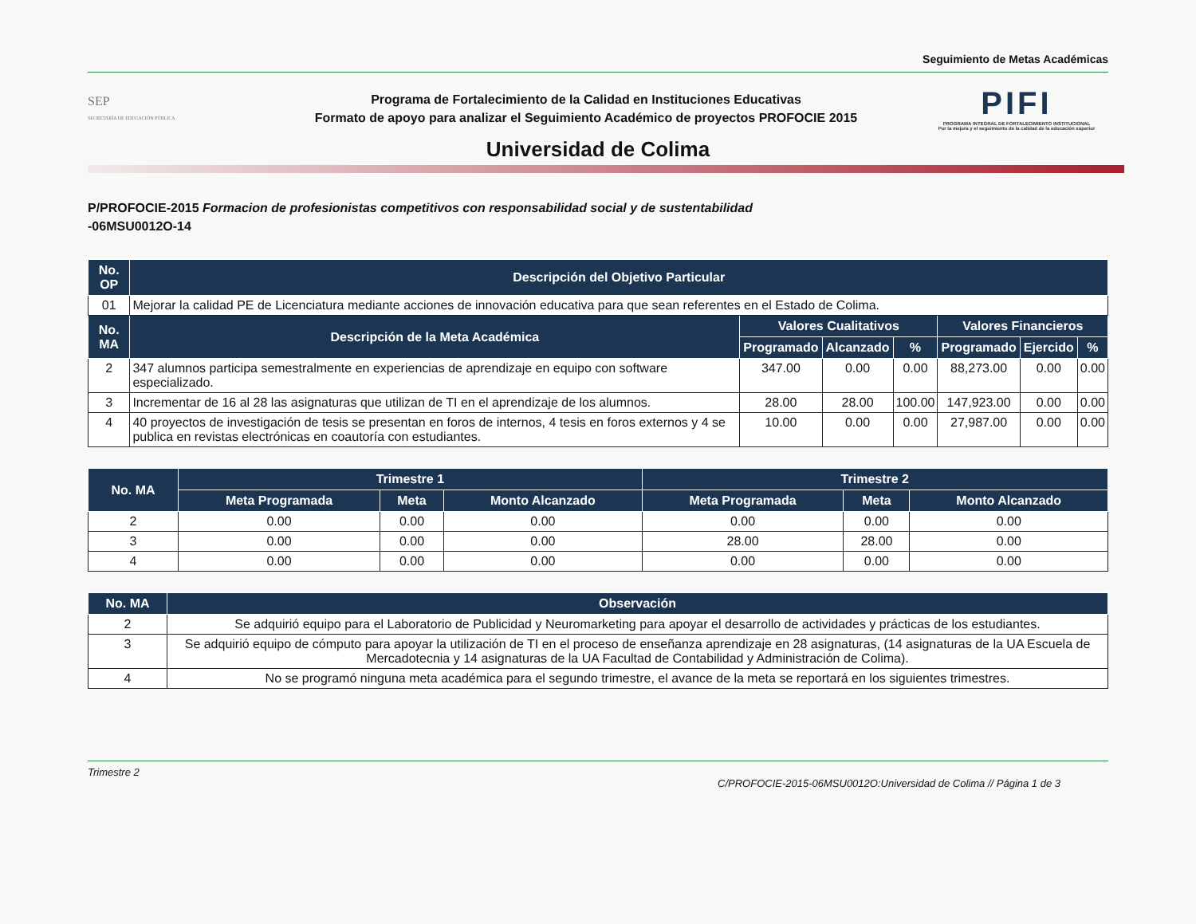Seguimiento de Metas Académicas
SEP
SECRETARÍA DE EDUCACIÓN PÚBLICA
Programa de Fortalecimiento de la Calidad en Instituciones Educativas
Formato de apoyo para analizar el Seguimiento Académico de proyectos PROFOCIE 2015
PIFI
PROGRAMA INTEGRAL DE FORTALECIMIENTO INSTITUCIONAL
Por la mejora y el seguimiento de la calidad de la educación superior
Universidad de Colima
P/PROFOCIE-2015 Formacion de profesionistas competitivos con responsabilidad social y de sustentabilidad
-06MSU0012O-14
| No. OP | Descripción del Objetivo Particular | | | | | | |
| --- | --- | --- | --- | --- | --- | --- | --- |
| 01 | Mejorar la calidad PE de Licenciatura mediante acciones de innovación educativa para que sean referentes en el Estado de Colima. | | | | | | |
| No. MA | Descripción de la Meta Académica | Valores Cualitativos | | | Valores Financieros | | |
| | | Programado | Alcanzado | % | Programado | Ejercido | % |
| 2 | 347 alumnos participa semestralmente en experiencias de aprendizaje en equipo con software especializado. | 347.00 | 0.00 | 0.00 | 88,273.00 | 0.00 | 0.00 |
| 3 | Incrementar de 16 al 28 las asignaturas que utilizan de TI en el aprendizaje de los alumnos. | 28.00 | 28.00 | 100.00 | 147,923.00 | 0.00 | 0.00 |
| 4 | 40 proyectos de investigación de tesis se presentan en foros de internos, 4 tesis en foros externos y 4 se publica en revistas electrónicas en coautoría con estudiantes. | 10.00 | 0.00 | 0.00 | 27,987.00 | 0.00 | 0.00 |
| No. MA | Trimestre 1 | | | Trimestre 2 | | |
| --- | --- | --- | --- | --- | --- | --- |
| | Meta Programada | Meta | Monto Alcanzado | Meta Programada | Meta | Monto Alcanzado |
| 2 | 0.00 | 0.00 | 0.00 | 0.00 | 0.00 | 0.00 |
| 3 | 0.00 | 0.00 | 0.00 | 28.00 | 28.00 | 0.00 |
| 4 | 0.00 | 0.00 | 0.00 | 0.00 | 0.00 | 0.00 |
| No. MA | Observación |
| --- | --- |
| 2 | Se adquirió equipo para el Laboratorio de Publicidad y Neuromarketing para apoyar el desarrollo de actividades y prácticas de los estudiantes. |
| 3 | Se adquirió equipo de cómputo para apoyar la utilización de TI en el proceso de enseñanza aprendizaje en 28 asignaturas, (14 asignaturas de la UA Escuela de Mercadotecnia y 14 asignaturas de la UA Facultad de Contabilidad y Administración de Colima). |
| 4 | No se programó ninguna meta académica para el segundo trimestre, el avance de la meta se reportará en los siguientes trimestres. |
Trimestre 2 C/PROFOCIE-2015-06MSU0012O:Universidad de Colima // Página 1 de 3